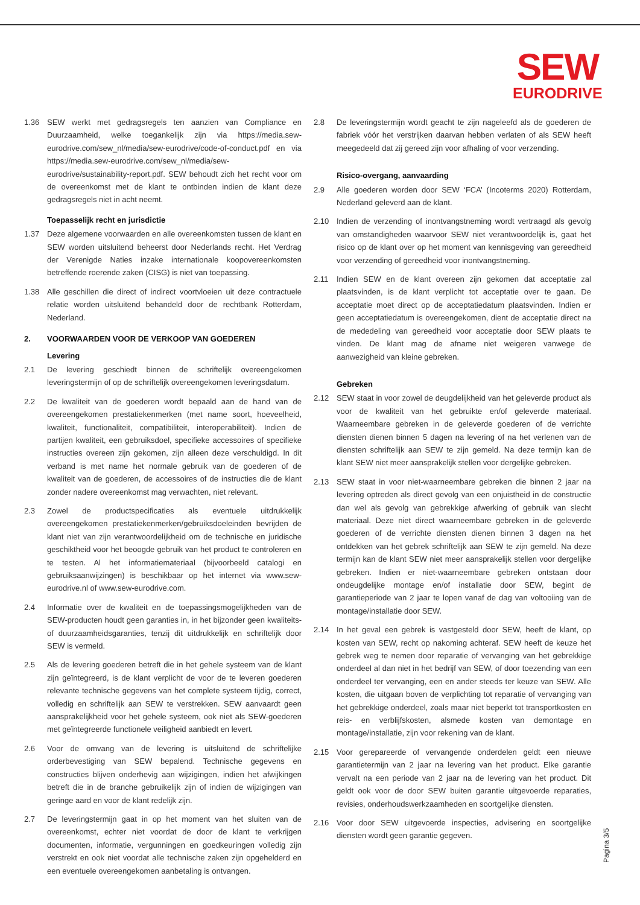SEW
EURODRIVE
1.36 SEW werkt met gedragsregels ten aanzien van Compliance en Duurzaamheid, welke toegankelijk zijn via https://media.sew-eurodrive.com/sew_nl/media/sew-eurodrive/code-of-conduct.pdf en via https://media.sew-eurodrive.com/sew_nl/media/sew-eurodrive/sustainability-report.pdf. SEW behoudt zich het recht voor om de overeenkomst met de klant te ontbinden indien de klant deze gedragsregels niet in acht neemt.
Toepasselijk recht en jurisdictie
1.37 Deze algemene voorwaarden en alle overeenkomsten tussen de klant en SEW worden uitsluitend beheerst door Nederlands recht. Het Verdrag der Verenigde Naties inzake internationale koopovereenkomsten betreffende roerende zaken (CISG) is niet van toepassing.
1.38 Alle geschillen die direct of indirect voortvloeien uit deze contractuele relatie worden uitsluitend behandeld door de rechtbank Rotterdam, Nederland.
2. VOORWAARDEN VOOR DE VERKOOP VAN GOEDEREN
Levering
2.1 De levering geschiedt binnen de schriftelijk overeengekomen leveringstermijn of op de schriftelijk overeengekomen leveringsdatum.
2.2 De kwaliteit van de goederen wordt bepaald aan de hand van de overeengekomen prestatiekenmerken (met name soort, hoeveelheid, kwaliteit, functionaliteit, compatibiliteit, interoperabiliteit). Indien de partijen kwaliteit, een gebruiksdoel, specifieke accessoires of specifieke instructies overeen zijn gekomen, zijn alleen deze verschuldigd. In dit verband is met name het normale gebruik van de goederen of de kwaliteit van de goederen, de accessoires of de instructies die de klant zonder nadere overeenkomst mag verwachten, niet relevant.
2.3 Zowel de productspecificaties als eventuele uitdrukkelijk overeengekomen prestatiekenmerken/gebruiksdoeleinden bevrijden de klant niet van zijn verantwoordelijkheid om de technische en juridische geschiktheid voor het beoogde gebruik van het product te controleren en te testen. Al het informatiemateriaal (bijvoorbeeld catalogi en gebruiksaanwijzingen) is beschikbaar op het internet via www.sew-eurodrive.nl of www.sew-eurodrive.com.
2.4 Informatie over de kwaliteit en de toepassingsmogelijkheden van de SEW-producten houdt geen garanties in, in het bijzonder geen kwaliteits- of duurzaamheidsgaranties, tenzij dit uitdrukkelijk en schriftelijk door SEW is vermeld.
2.5 Als de levering goederen betreft die in het gehele systeem van de klant zijn geïntegreerd, is de klant verplicht de voor de te leveren goederen relevante technische gegevens van het complete systeem tijdig, correct, volledig en schriftelijk aan SEW te verstrekken. SEW aanvaardt geen aansprakelijkheid voor het gehele systeem, ook niet als SEW-goederen met geïntegreerde functionele veiligheid aanbiedt en levert.
2.6 Voor de omvang van de levering is uitsluitend de schriftelijke orderbevestiging van SEW bepalend. Technische gegevens en constructies blijven onderhevig aan wijzigingen, indien het afwijkingen betreft die in de branche gebruikelijk zijn of indien de wijzigingen van geringe aard en voor de klant redelijk zijn.
2.7 De leveringstermijn gaat in op het moment van het sluiten van de overeenkomst, echter niet voordat de door de klant te verkrijgen documenten, informatie, vergunningen en goedkeuringen volledig zijn verstrekt en ook niet voordat alle technische zaken zijn opgehelderd en een eventuele overeengekomen aanbetaling is ontvangen.
2.8 De leveringstermijn wordt geacht te zijn nageleefd als de goederen de fabriek vóór het verstrijken daarvan hebben verlaten of als SEW heeft meegedeeld dat zij gereed zijn voor afhaling of voor verzending.
Risico-overgang, aanvaarding
2.9 Alle goederen worden door SEW ‘FCA’ (Incoterms 2020) Rotterdam, Nederland geleverd aan de klant.
2.10 Indien de verzending of inontvangstneming wordt vertraagd als gevolg van omstandigheden waarvoor SEW niet verantwoordelijk is, gaat het risico op de klant over op het moment van kennisgeving van gereedheid voor verzending of gereedheid voor inontvangstneming.
2.11 Indien SEW en de klant overeen zijn gekomen dat acceptatie zal plaatsvinden, is de klant verplicht tot acceptatie over te gaan. De acceptatie moet direct op de acceptatiedatum plaatsvinden. Indien er geen acceptatiedatum is overeengekomen, dient de acceptatie direct na de mededeling van gereedheid voor acceptatie door SEW plaats te vinden. De klant mag de afname niet weigeren vanwege de aanwezigheid van kleine gebreken.
Gebreken
2.12 SEW staat in voor zowel de deugdelijkheid van het geleverde product als voor de kwaliteit van het gebruikte en/of geleverde materiaal. Waarneembare gebreken in de geleverde goederen of de verrichte diensten dienen binnen 5 dagen na levering of na het verlenen van de diensten schriftelijk aan SEW te zijn gemeld. Na deze termijn kan de klant SEW niet meer aansprakelijk stellen voor dergelijke gebreken.
2.13 SEW staat in voor niet-waarneembare gebreken die binnen 2 jaar na levering optreden als direct gevolg van een onjuistheid in de constructie dan wel als gevolg van gebrekkige afwerking of gebruik van slecht materiaal. Deze niet direct waarneembare gebreken in de geleverde goederen of de verrichte diensten dienen binnen 3 dagen na het ontdekken van het gebrek schriftelijk aan SEW te zijn gemeld. Na deze termijn kan de klant SEW niet meer aansprakelijk stellen voor dergelijke gebreken. Indien er niet-waarneembare gebreken ontstaan door ondeugdelijke montage en/of installatie door SEW, begint de garantieperiode van 2 jaar te lopen vanaf de dag van voltooiing van de montage/installatie door SEW.
2.14 In het geval een gebrek is vastgesteld door SEW, heeft de klant, op kosten van SEW, recht op nakoming achteraf. SEW heeft de keuze het gebrek weg te nemen door reparatie of vervanging van het gebrekkige onderdeel al dan niet in het bedrijf van SEW, of door toezending van een onderdeel ter vervanging, een en ander steeds ter keuze van SEW. Alle kosten, die uitgaan boven de verplichting tot reparatie of vervanging van het gebrekkige onderdeel, zoals maar niet beperkt tot transportkosten en reis- en verblijfskosten, alsmede kosten van demontage en montage/installatie, zijn voor rekening van de klant.
2.15 Voor gerepareerde of vervangende onderdelen geldt een nieuwe garantietermijn van 2 jaar na levering van het product. Elke garantie vervalt na een periode van 2 jaar na de levering van het product. Dit geldt ook voor de door SEW buiten garantie uitgevoerde reparaties, revisies, onderhoudswerkzaamheden en soortgelijke diensten.
2.16 Voor door SEW uitgevoerde inspecties, advisering en soortgelijke diensten wordt geen garantie gegeven.
Pagina 3/5